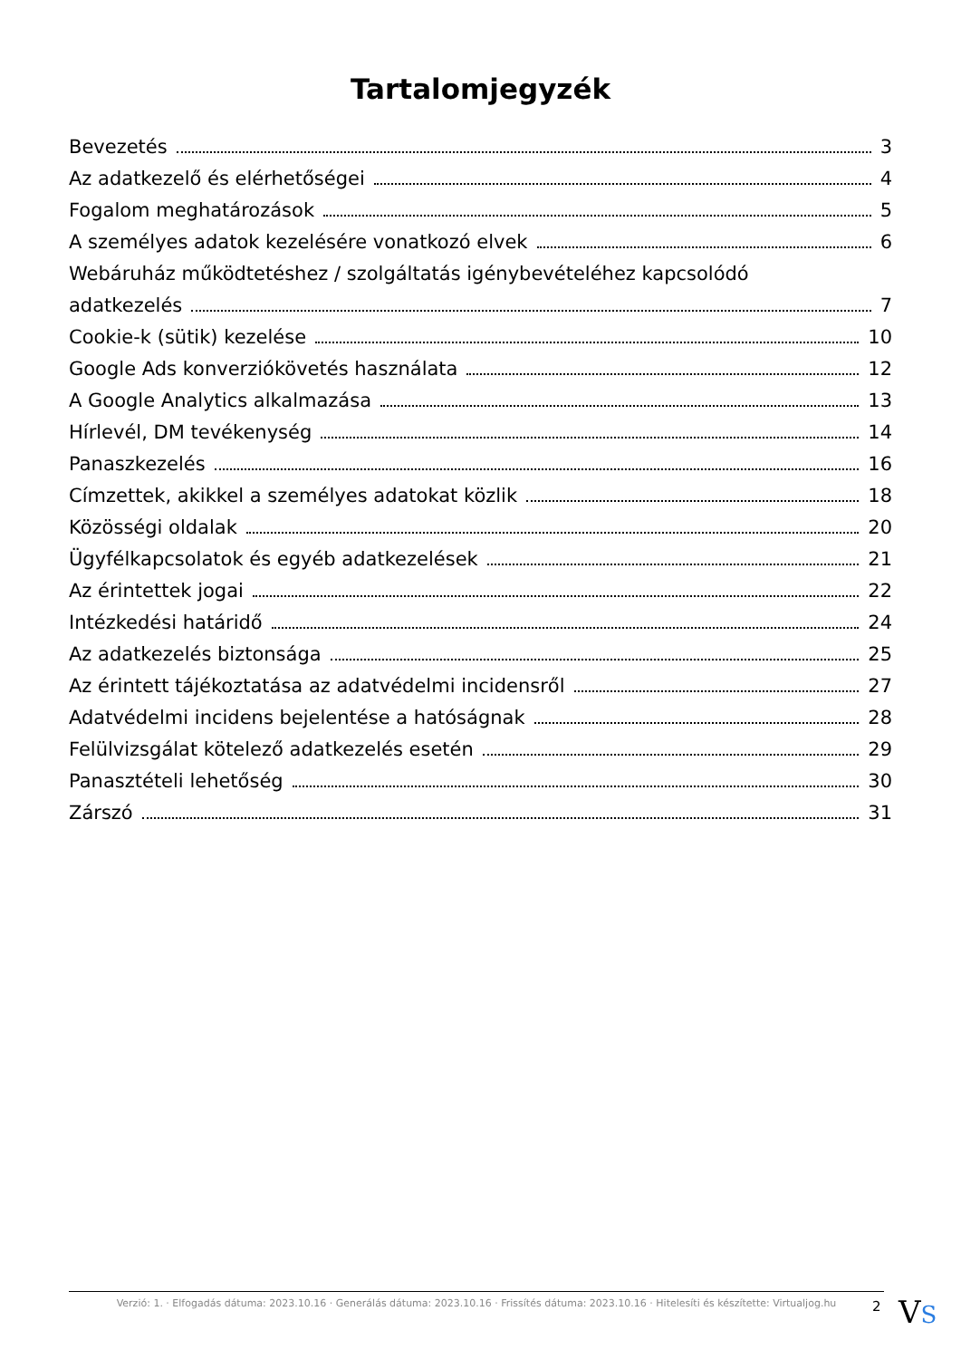Tartalomjegyzék
Bevezetés 3
Az adatkezelő és elérhetőségei 4
Fogalom meghatározások 5
A személyes adatok kezelésére vonatkozó elvek 6
Webáruház működtetéshez / szolgáltatás igénybevételéhez kapcsolódó
adatkezelés 7
Cookie-k (sütik) kezelése 10
Google Ads konverziókövetés használata 12
A Google Analytics alkalmazása 13
Hírlevél, DM tevékenység 14
Panaszkezelés 16
Címzettek, akikkel a személyes adatokat közlik 18
Közösségi oldalak 20
Ügyfélkapcsolatok és egyéb adatkezelések 21
Az érintettek jogai 22
Intézkedési határidő 24
Az adatkezelés biztonsága 25
Az érintett tájékoztatása az adatvédelmi incidensről 27
Adatvédelmi incidens bejelentése a hatóságnak 28
Felülvizsgálat kötelező adatkezelés esetén 29
Panasztételi lehetőség 30
Zárszó 31
Verzió: 1. · Elfogadás dátuma: 2023.10.16 · Generálás dátuma: 2023.10.16 · Frissítés dátuma: 2023.10.16 · Hitelesíti és készítette: Virtualjog.hu
2 VS